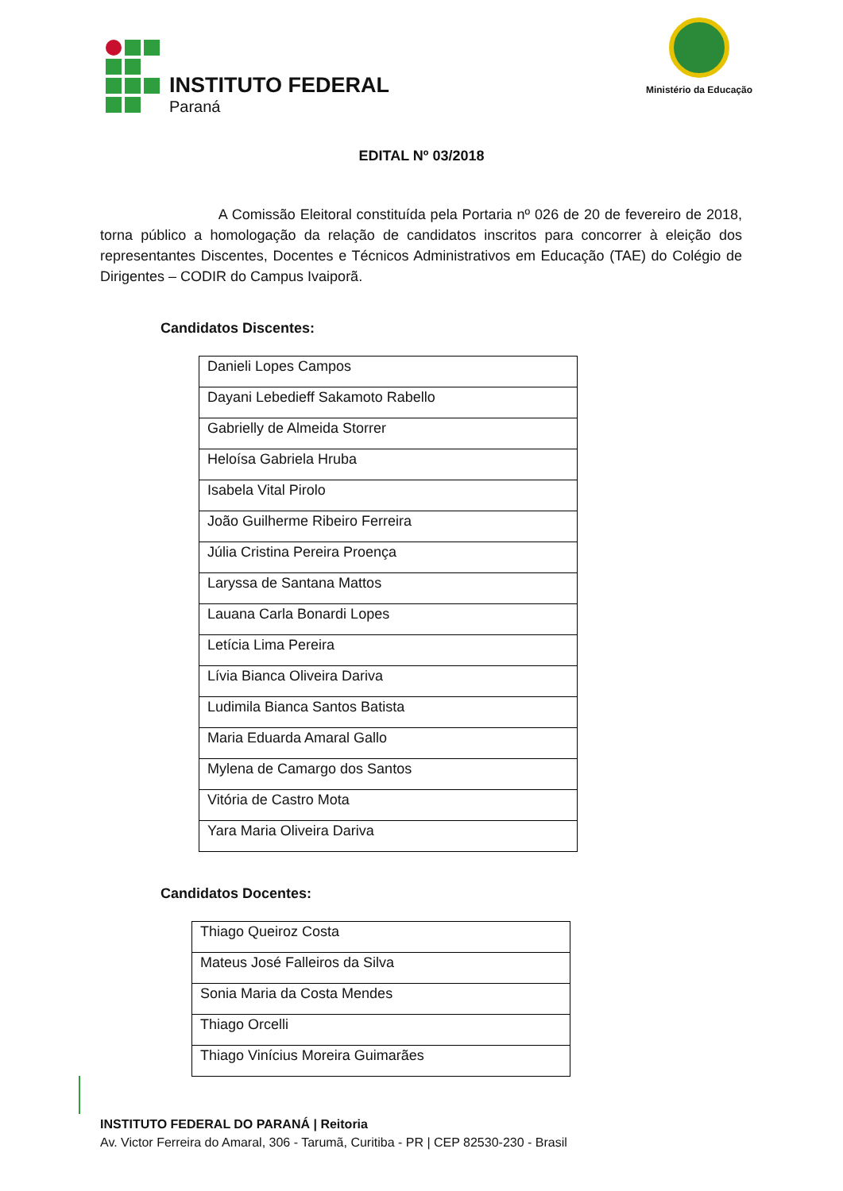INSTITUTO FEDERAL
Paraná
Ministério da Educação
EDITAL Nº 03/2018
A Comissão Eleitoral constituída pela Portaria nº 026 de 20 de fevereiro de 2018, torna público a homologação da relação de candidatos inscritos para concorrer à eleição dos representantes Discentes, Docentes e Técnicos Administrativos em Educação (TAE) do Colégio de Dirigentes – CODIR do Campus Ivaiporã.
Candidatos Discentes:
| Danieli Lopes Campos |
| Dayani Lebedieff Sakamoto Rabello |
| Gabrielly de Almeida Storrer |
| Heloísa Gabriela Hruba |
| Isabela Vital Pirolo |
| João Guilherme Ribeiro Ferreira |
| Júlia Cristina Pereira Proença |
| Laryssa de Santana Mattos |
| Lauana Carla Bonardi Lopes |
| Letícia Lima Pereira |
| Lívia Bianca Oliveira Dariva |
| Ludimila Bianca Santos Batista |
| Maria Eduarda Amaral Gallo |
| Mylena de Camargo dos Santos |
| Vitória de Castro Mota |
| Yara Maria Oliveira Dariva |
Candidatos Docentes:
| Thiago Queiroz Costa |
| Mateus José Falleiros da Silva |
| Sonia Maria da Costa Mendes |
| Thiago Orcelli |
| Thiago Vinícius Moreira Guimarães |
INSTITUTO FEDERAL DO PARANÁ | Reitoria
Av. Victor Ferreira do Amaral, 306 - Tarumã, Curitiba - PR | CEP 82530-230 - Brasil